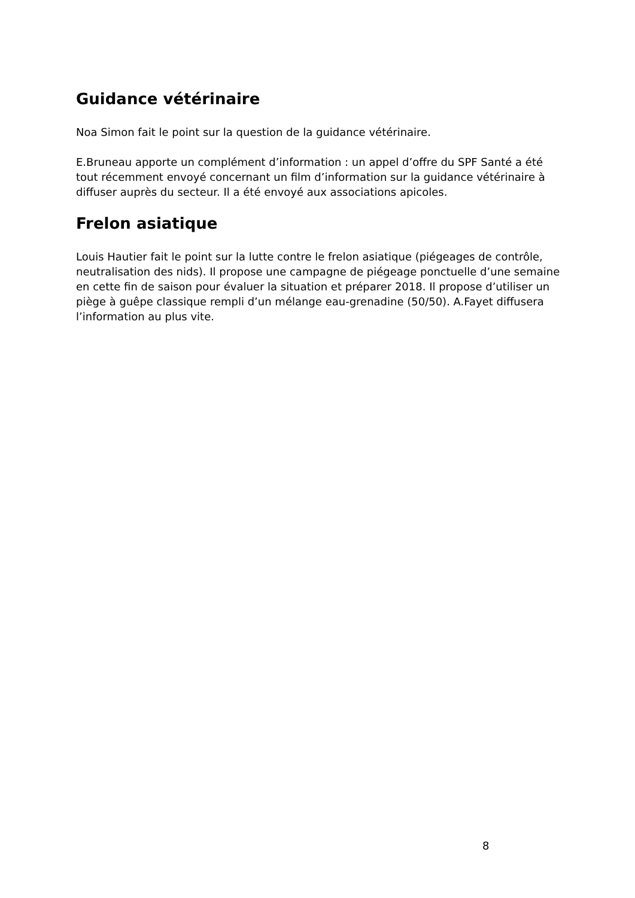Guidance vétérinaire
Noa Simon fait le point sur la question de la guidance vétérinaire.
E.Bruneau apporte un complément d’information : un appel d’offre du SPF Santé a été tout récemment envoyé concernant un film d’information sur la guidance vétérinaire à diffuser auprès du secteur. Il a été envoyé aux associations apicoles.
Frelon asiatique
Louis Hautier fait le point sur la lutte contre le frelon asiatique (piégeages de contrôle, neutralisation des nids). Il propose une campagne de piégeage ponctuelle d’une semaine en cette fin de saison pour évaluer la situation et préparer 2018. Il propose d’utiliser un piège à guêpe classique rempli d’un mélange eau-grenadine (50/50). A.Fayet diffusera l’information au plus vite.
8